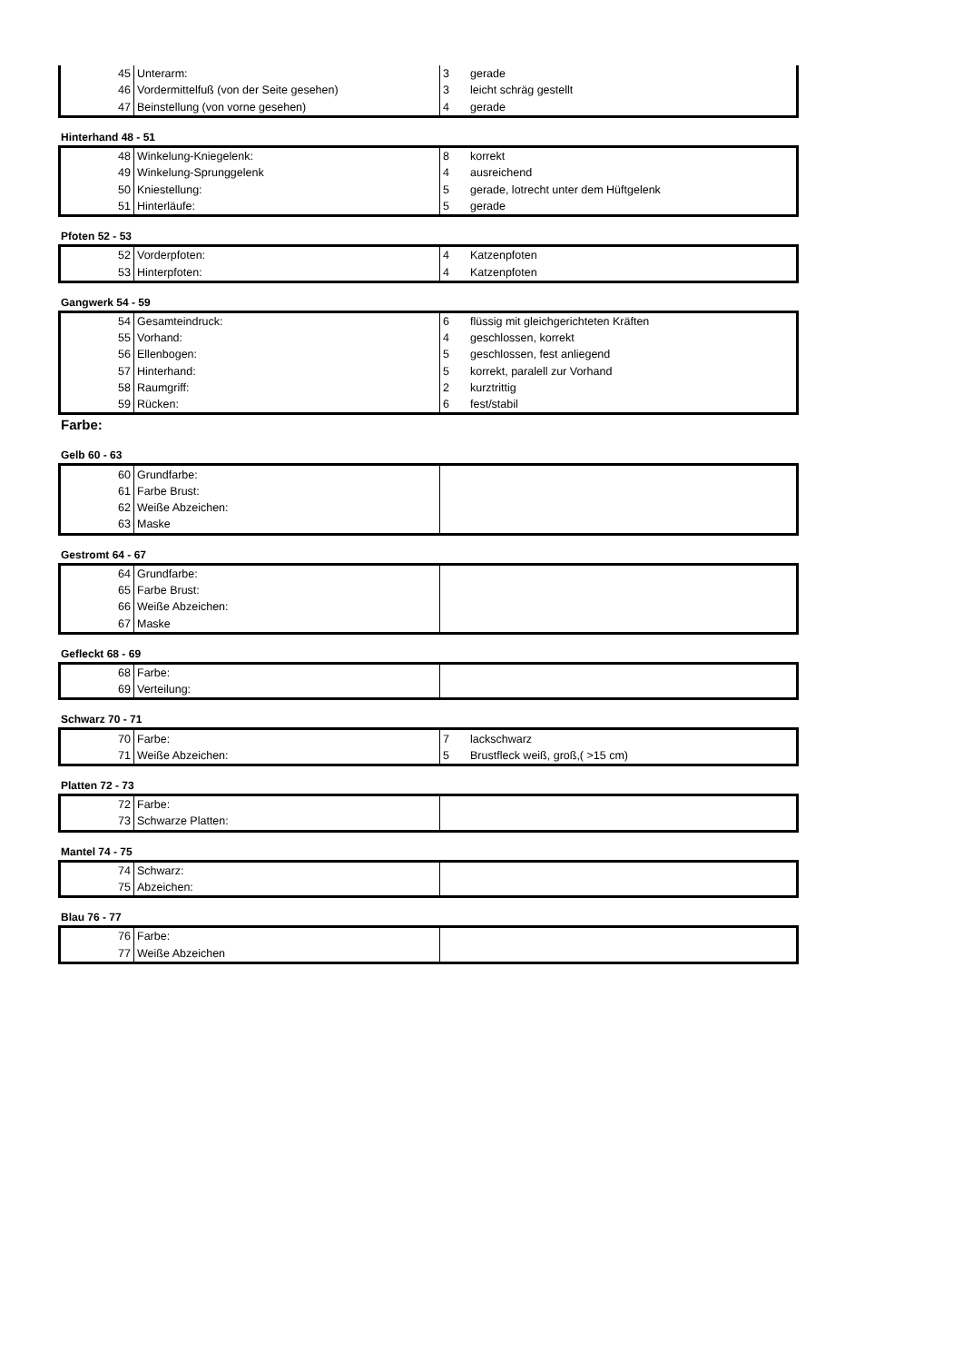| 45 | Unterarm: | 3 | gerade |
| 46 | Vordermittelfuß (von der Seite gesehen) | 3 | leicht schräg gestellt |
| 47 | Beinstellung (von vorne gesehen) | 4 | gerade |
Hinterhand 48 - 51
| 48 | Winkelung-Kniegelenk: | 8 | korrekt |
| 49 | Winkelung-Sprunggelenk | 4 | ausreichend |
| 50 | Kniestellung: | 5 | gerade, lotrecht unter dem Hüftgelenk |
| 51 | Hinterläufe: | 5 | gerade |
Pfoten 52 - 53
| 52 | Vorderpfoten: | 4 | Katzenpfoten |
| 53 | Hinterpfoten: | 4 | Katzenpfoten |
Gangwerk 54 - 59
| 54 | Gesamteindruck: | 6 | flüssig mit gleichgerichteten Kräften |
| 55 | Vorhand: | 4 | geschlossen, korrekt |
| 56 | Ellenbogen: | 5 | geschlossen, fest anliegend |
| 57 | Hinterhand: | 5 | korrekt, paralell zur Vorhand |
| 58 | Raumgriff: | 2 | kurztrittig |
| 59 | Rücken: | 6 | fest/stabil |
Farbe:
Gelb 60 - 63
| 60 | Grundfarbe: | | |
| 61 | Farbe Brust: | | |
| 62 | Weiße Abzeichen: | | |
| 63 | Maske | | |
Gestromt 64 - 67
| 64 | Grundfarbe: | | |
| 65 | Farbe Brust: | | |
| 66 | Weiße Abzeichen: | | |
| 67 | Maske | | |
Gefleckt 68 - 69
| 68 | Farbe: | | |
| 69 | Verteilung: | | |
Schwarz 70 - 71
| 70 | Farbe: | 7 | lackschwarz |
| 71 | Weiße Abzeichen: | 5 | Brustfleck weiß, groß,( >15 cm) |
Platten 72 - 73
| 72 | Farbe: | | |
| 73 | Schwarze Platten: | | |
Mantel 74 - 75
| 74 | Schwarz: | | |
| 75 | Abzeichen: | | |
Blau 76 - 77
| 76 | Farbe: | | |
| 77 | Weiße Abzeichen | | |